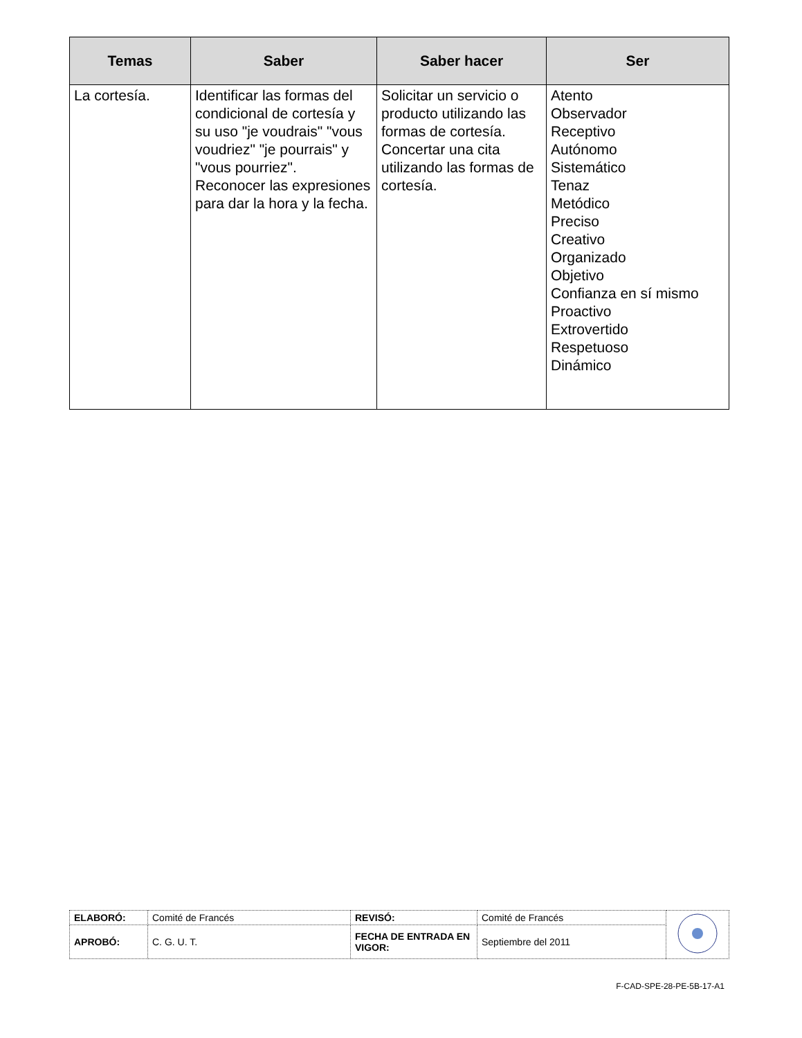| Temas | Saber | Saber hacer | Ser |
| --- | --- | --- | --- |
| La cortesía. | Identificar las formas del condicional de cortesía y su uso "je voudrais" "vous voudriez" "je pourrais" y "vous pourriez". Reconocer las expresiones para dar la hora y la fecha. | Solicitar un servicio o producto utilizando las formas de cortesía. Concertar una cita utilizando las formas de cortesía. | Atento Observador Receptivo Autónomo Sistemático Tenaz Metódico Preciso Creativo Organizado Objetivo Confianza en sí mismo Proactivo Extrovertido Respetuoso Dinámico |
| ELABORÓ: | Comité de Francés | REVISÓ: | Comité de Francés | |
| APROBÓ: | C. G. U. T. | FECHA DE ENTRADA EN VIGOR: | Septiembre del 2011 | |
F-CAD-SPE-28-PE-5B-17-A1